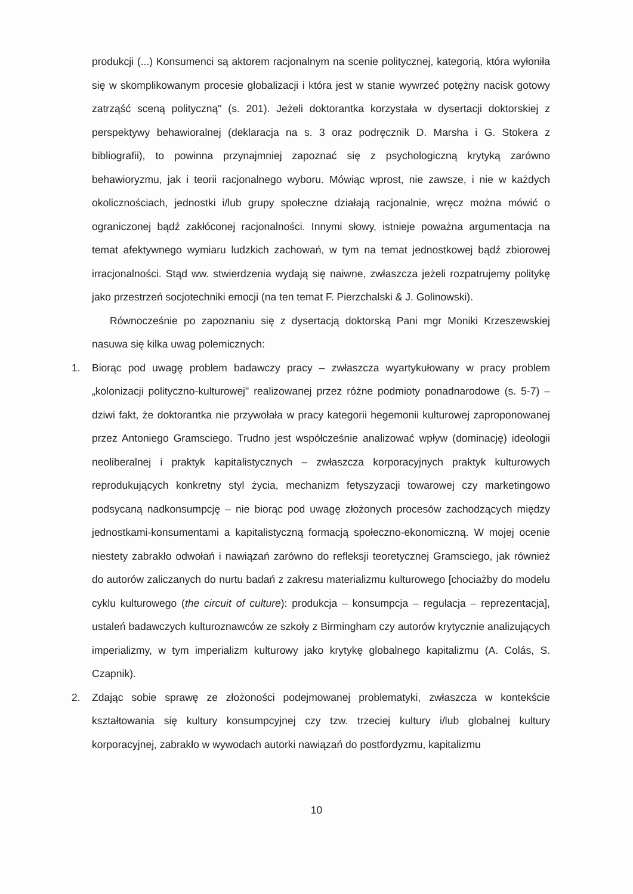produkcji (...) Konsumenci są aktorem racjonalnym na scenie politycznej, kategorią, która wyłoniła się w skomplikowanym procesie globalizacji i która jest w stanie wywrzeć potężny nacisk gotowy zatrząść sceną polityczną" (s. 201). Jeżeli doktorantka korzystała w dysertacji doktorskiej z perspektywy behawioralnej (deklaracja na s. 3 oraz podręcznik D. Marsha i G. Stokera z bibliografii), to powinna przynajmniej zapoznać się z psychologiczną krytyką zarówno behawioryzmu, jak i teorii racjonalnego wyboru. Mówiąc wprost, nie zawsze, i nie w każdych okolicznościach, jednostki i/lub grupy społeczne działają racjonalnie, wręcz można mówić o ograniczonej bądź zakłóconej racjonalności. Innymi słowy, istnieje poważna argumentacja na temat afektywnego wymiaru ludzkich zachowań, w tym na temat jednostkowej bądź zbiorowej irracjonalności. Stąd ww. stwierdzenia wydają się naiwne, zwłaszcza jeżeli rozpatrujemy politykę jako przestrzeń socjotechniki emocji (na ten temat F. Pierzchalski & J. Golinowski).
Równocześnie po zapoznaniu się z dysertacją doktorską Pani mgr Moniki Krzeszewskiej nasuwa się kilka uwag polemicznych:
1. Biorąc pod uwagę problem badawczy pracy – zwłaszcza wyartykułowany w pracy problem „kolonizacji polityczno-kulturowej" realizowanej przez różne podmioty ponadnarodowe (s. 5-7) – dziwi fakt, że doktorantka nie przywołała w pracy kategorii hegemonii kulturowej zaproponowanej przez Antoniego Gramsciego. Trudno jest współcześnie analizować wpływ (dominację) ideologii neoliberalnej i praktyk kapitalistycznych – zwłaszcza korporacyjnych praktyk kulturowych reprodukujących konkretny styl życia, mechanizm fetyszyzacji towarowej czy marketingowo podsycaną nadkonsumpcję – nie biorąc pod uwagę złożonych procesów zachodzących między jednostkami-konsumentami a kapitalistyczną formacją społeczno-ekonomiczną. W mojej ocenie niestety zabrakło odwołań i nawiązań zarówno do refleksji teoretycznej Gramsciego, jak również do autorów zaliczanych do nurtu badań z zakresu materializmu kulturowego [chociażby do modelu cyklu kulturowego (the circuit of culture): produkcja – konsumpcja – regulacja – reprezentacja], ustaleń badawczych kulturoznawców ze szkoły z Birmingham czy autorów krytycznie analizujących imperializmy, w tym imperializm kulturowy jako krytykę globalnego kapitalizmu (A. Colás, S. Czapnik).
2. Zdając sobie sprawę ze złożoności podejmowanej problematyki, zwłaszcza w kontekście kształtowania się kultury konsumpcyjnej czy tzw. trzeciej kultury i/lub globalnej kultury korporacyjnej, zabrakło w wywodach autorki nawiązań do postfordyzmu, kapitalizmu
10